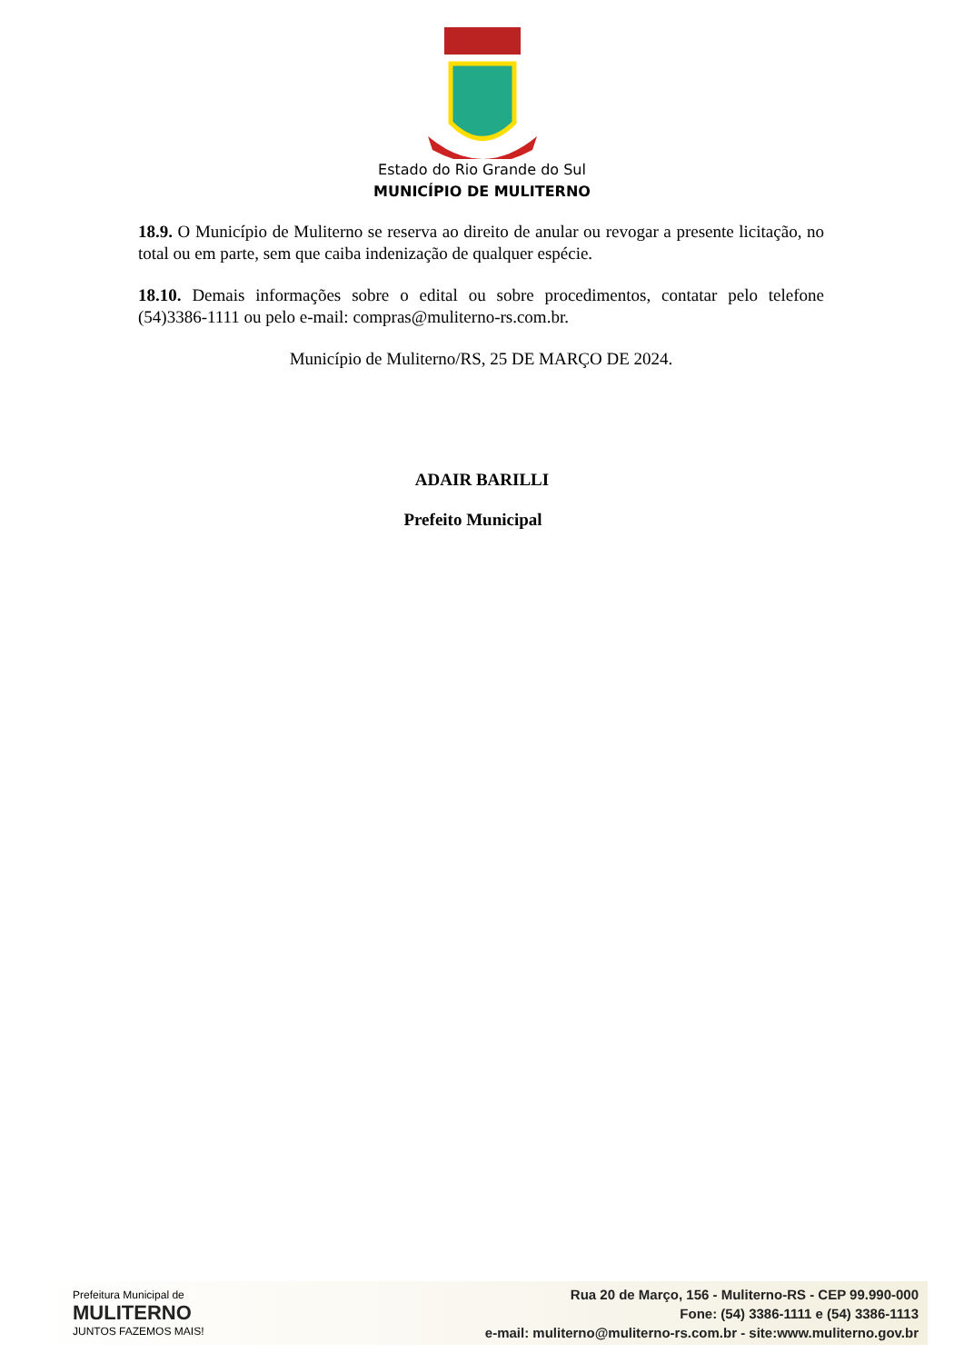Estado do Rio Grande do Sul
MUNICÍPIO DE MULITERNO
18.9. O Município de Muliterno se reserva ao direito de anular ou revogar a presente licitação, no total ou em parte, sem que caiba indenização de qualquer espécie.
18.10. Demais informações sobre o edital ou sobre procedimentos, contatar pelo telefone (54)3386-1111 ou pelo e-mail: compras@muliterno-rs.com.br.
Município de Muliterno/RS, 25 DE MARÇO DE 2024.
ADAIR BARILLI
Prefeito Municipal
Prefeitura Municipal de
MULITERNO
JUNTOS FAZEMOS MAIS!
Rua 20 de Março, 156 - Muliterno-RS - CEP 99.990-000
Fone: (54) 3386-1111 e (54) 3386-1113
e-mail: muliterno@muliterno-rs.com.br - site:www.muliterno.gov.br